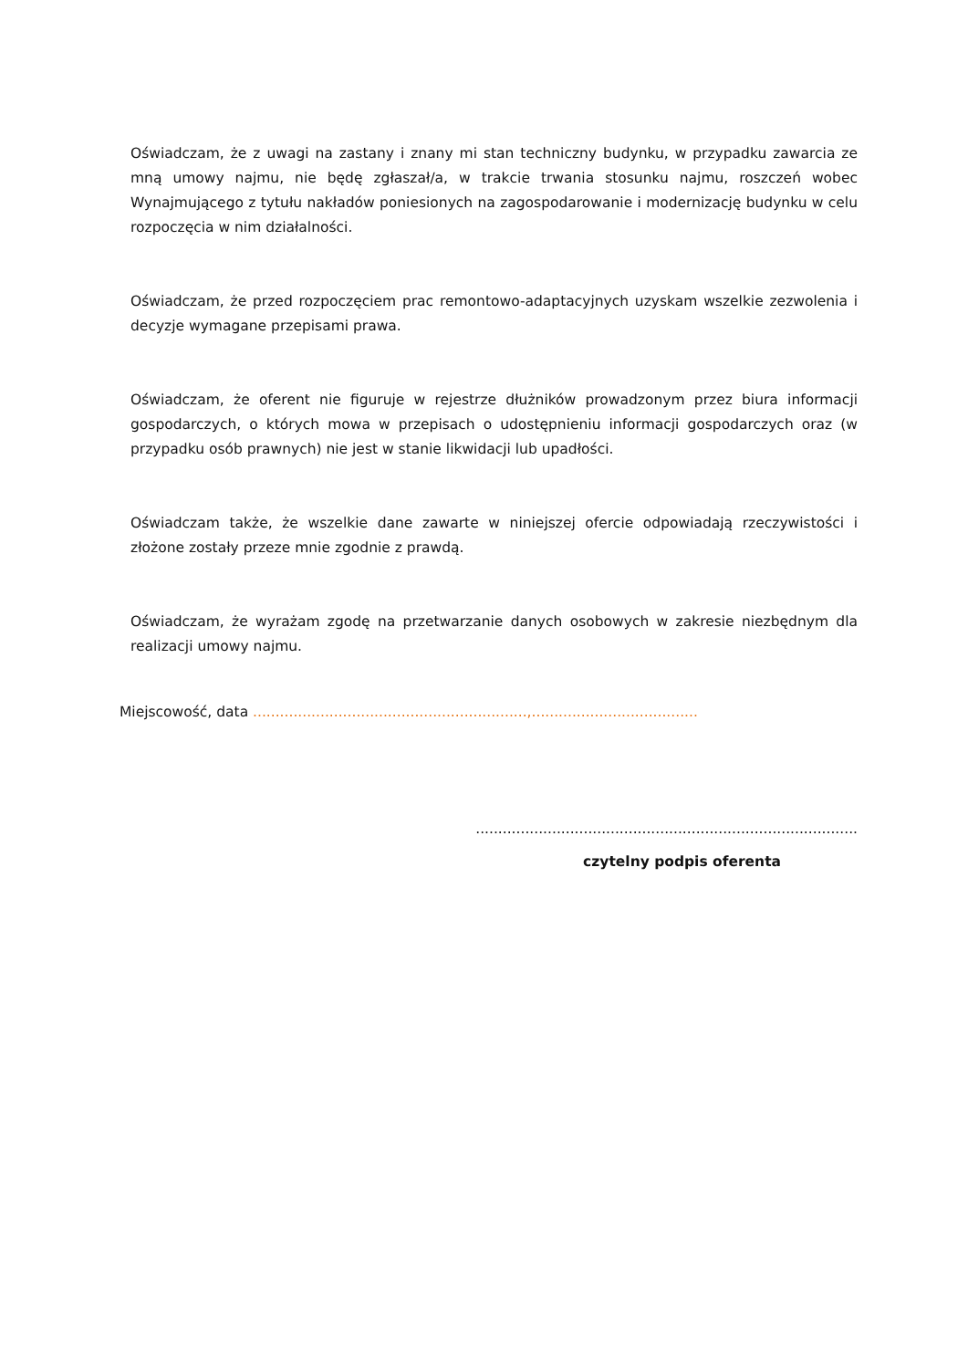Oświadczam, że z uwagi na zastany i znany mi stan techniczny budynku, w przypadku zawarcia ze mną umowy najmu, nie będę zgłaszał/a, w trakcie trwania stosunku najmu, roszczeń wobec Wynajmującego z tytułu nakładów poniesionych na zagospodarowanie i modernizację budynku w celu rozpoczęcia w nim działalności.
Oświadczam, że przed rozpoczęciem prac remontowo-adaptacyjnych uzyskam wszelkie zezwolenia i decyzje wymagane przepisami prawa.
Oświadczam, że oferent nie figuruje w rejestrze dłużników prowadzonym przez biura informacji gospodarczych, o których mowa w przepisach o udostępnieniu informacji gospodarczych oraz (w przypadku osób prawnych) nie jest w stanie likwidacji lub upadłości.
Oświadczam także, że wszelkie dane zawarte w niniejszej ofercie odpowiadają rzeczywistości i złożone zostały przeze mnie zgodnie z prawdą.
Oświadczam, że wyrażam zgodę na przetwarzanie danych osobowych w zakresie niezbędnym dla realizacji umowy najmu.
Miejscowość, data .............................................................,.....................................
.....................................................................................
czytelny podpis oferenta